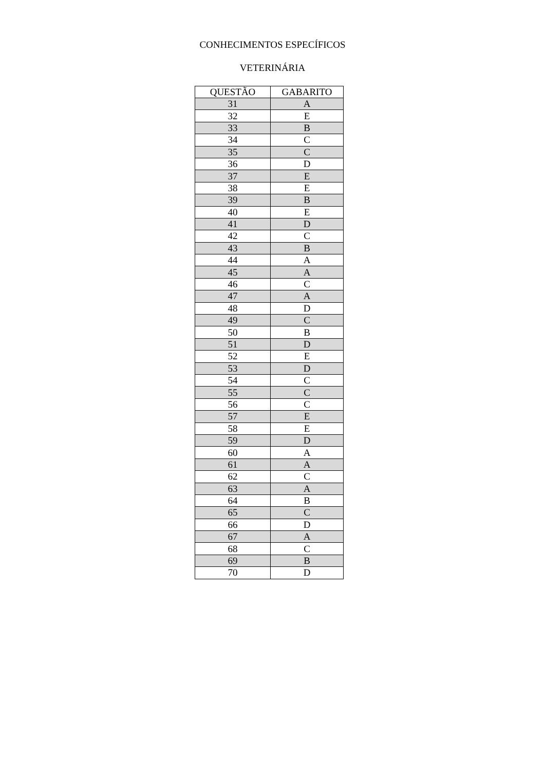CONHECIMENTOS ESPECÍFICOS
VETERINÁRIA
| QUESTÃO | GABARITO |
| --- | --- |
| 31 | A |
| 32 | E |
| 33 | B |
| 34 | C |
| 35 | C |
| 36 | D |
| 37 | E |
| 38 | E |
| 39 | B |
| 40 | E |
| 41 | D |
| 42 | C |
| 43 | B |
| 44 | A |
| 45 | A |
| 46 | C |
| 47 | A |
| 48 | D |
| 49 | C |
| 50 | B |
| 51 | D |
| 52 | E |
| 53 | D |
| 54 | C |
| 55 | C |
| 56 | C |
| 57 | E |
| 58 | E |
| 59 | D |
| 60 | A |
| 61 | A |
| 62 | C |
| 63 | A |
| 64 | B |
| 65 | C |
| 66 | D |
| 67 | A |
| 68 | C |
| 69 | B |
| 70 | D |